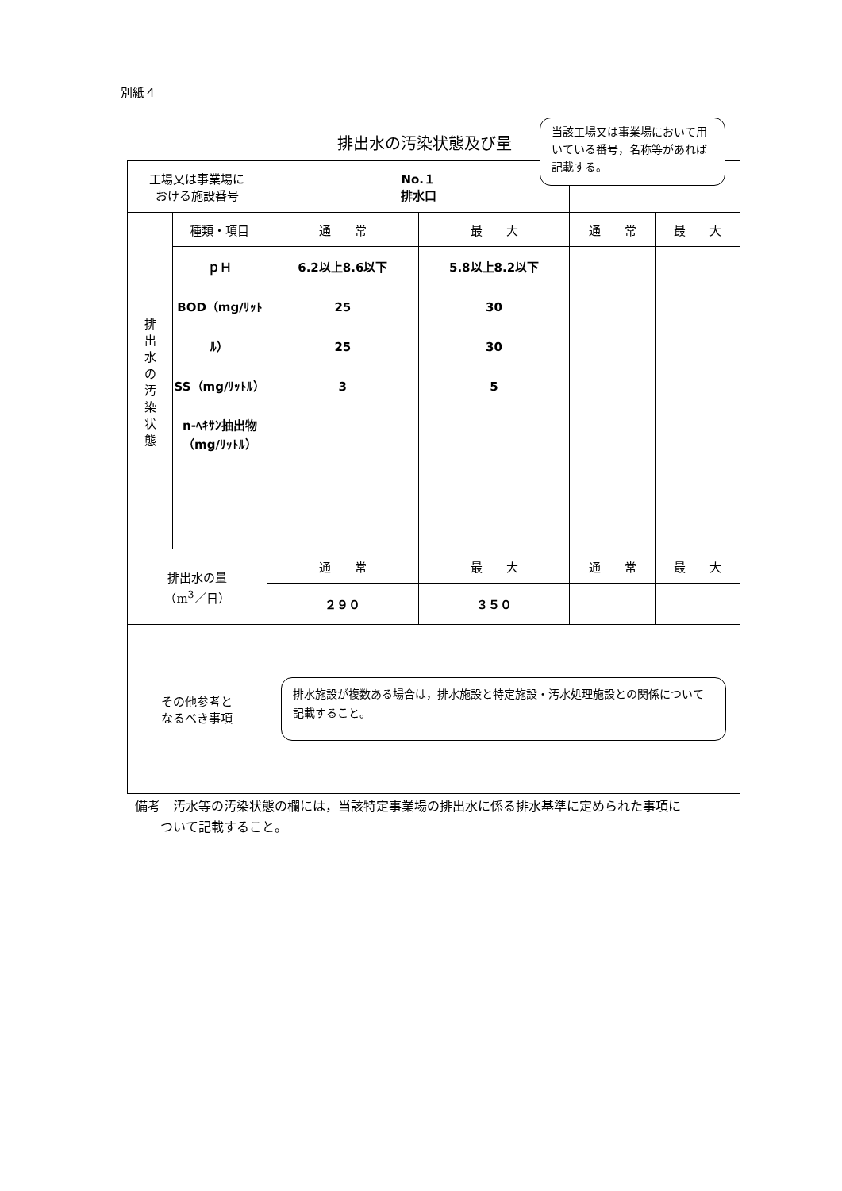別紙４
排出水の汚染状態及び量
| 工場又は事業場に おける施設番号 | | No.１ 排水口 | | | |
| 排 出 水 の 汚 染 状 態 | 種類・項目 | 通 常 | 最 大 | 通 常 | 最 大 |
| | ｐＨ BOD（mg/ﾘｯﾄﾙ） SS（mg/ﾘｯﾄﾙ） n-ﾍｷｻﾝ抽出物 （mg/ﾘｯﾄﾙ） | 6.2以上8.6以下 25 25 3 | 5.8以上8.2以下 30 30 5 | | |
| 排出水の量 （m<sup>3</sup>／日） | | 通 常 | 最 大 | 通 常 | 最 大 |
| | | ２９０ | ３５０ | | |
| その他参考と なるべき事項 | | 排水施設が複数ある場合は，排水施設と特定施設・汚水処理施設との関係について記載すること。 | | | |
当該工場又は事業場において用いている番号，名称等があれば記載する。
備考　汚水等の汚染状態の欄には，当該特定事業場の排出水に係る排水基準に定められた事項に
　　ついて記載すること。